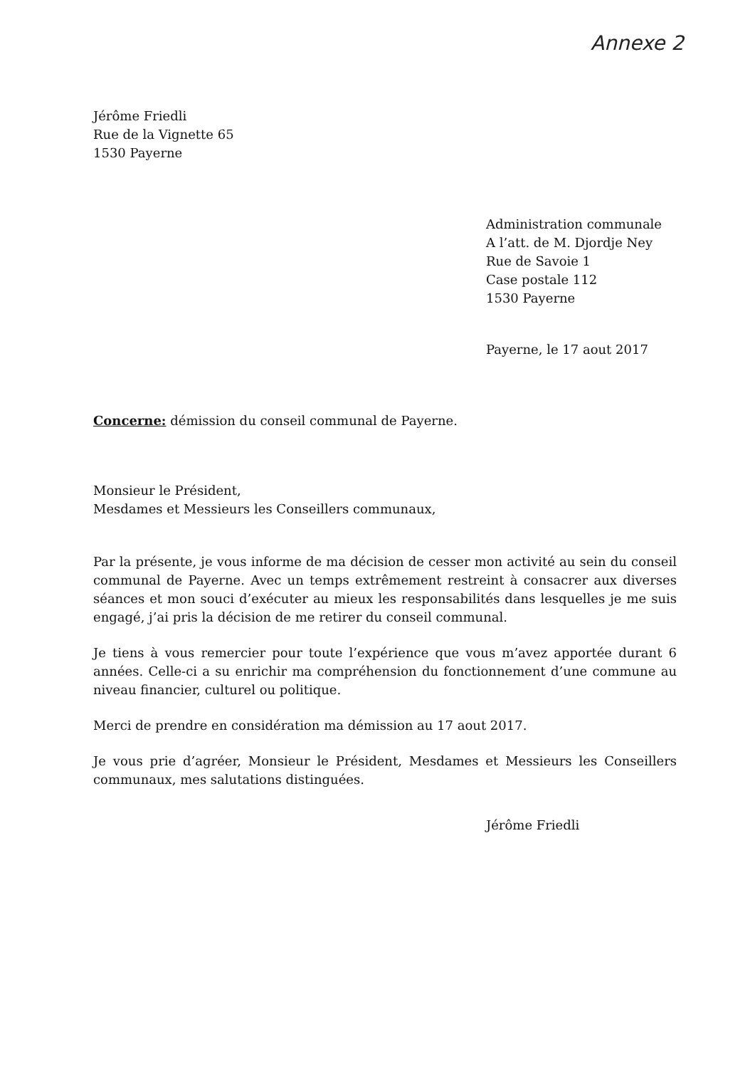Annexe 2
Jérôme Friedli
Rue de la Vignette 65
1530 Payerne
Administration communale
A l’att. de M. Djordje Ney
Rue de Savoie 1
Case postale 112
1530 Payerne
Payerne, le 17 aout 2017
Concerne: démission du conseil communal de Payerne.
Monsieur le Président,
Mesdames et Messieurs les Conseillers communaux,
Par la présente, je vous informe de ma décision de cesser mon activité au sein du conseil communal de Payerne. Avec un temps extrêmement restreint à consacrer aux diverses séances et mon souci d’exécuter au mieux les responsabilités dans lesquelles je me suis engagé, j’ai pris la décision de me retirer du conseil communal.
Je tiens à vous remercier pour toute l’expérience que vous m’avez apportée durant 6 années. Celle-ci a su enrichir ma compréhension du fonctionnement d’une commune au niveau financier, culturel ou politique.
Merci de prendre en considération ma démission au 17 aout 2017.
Je vous prie d’agréer, Monsieur le Président, Mesdames et Messieurs les Conseillers communaux, mes salutations distinguées.
Jérôme Friedli